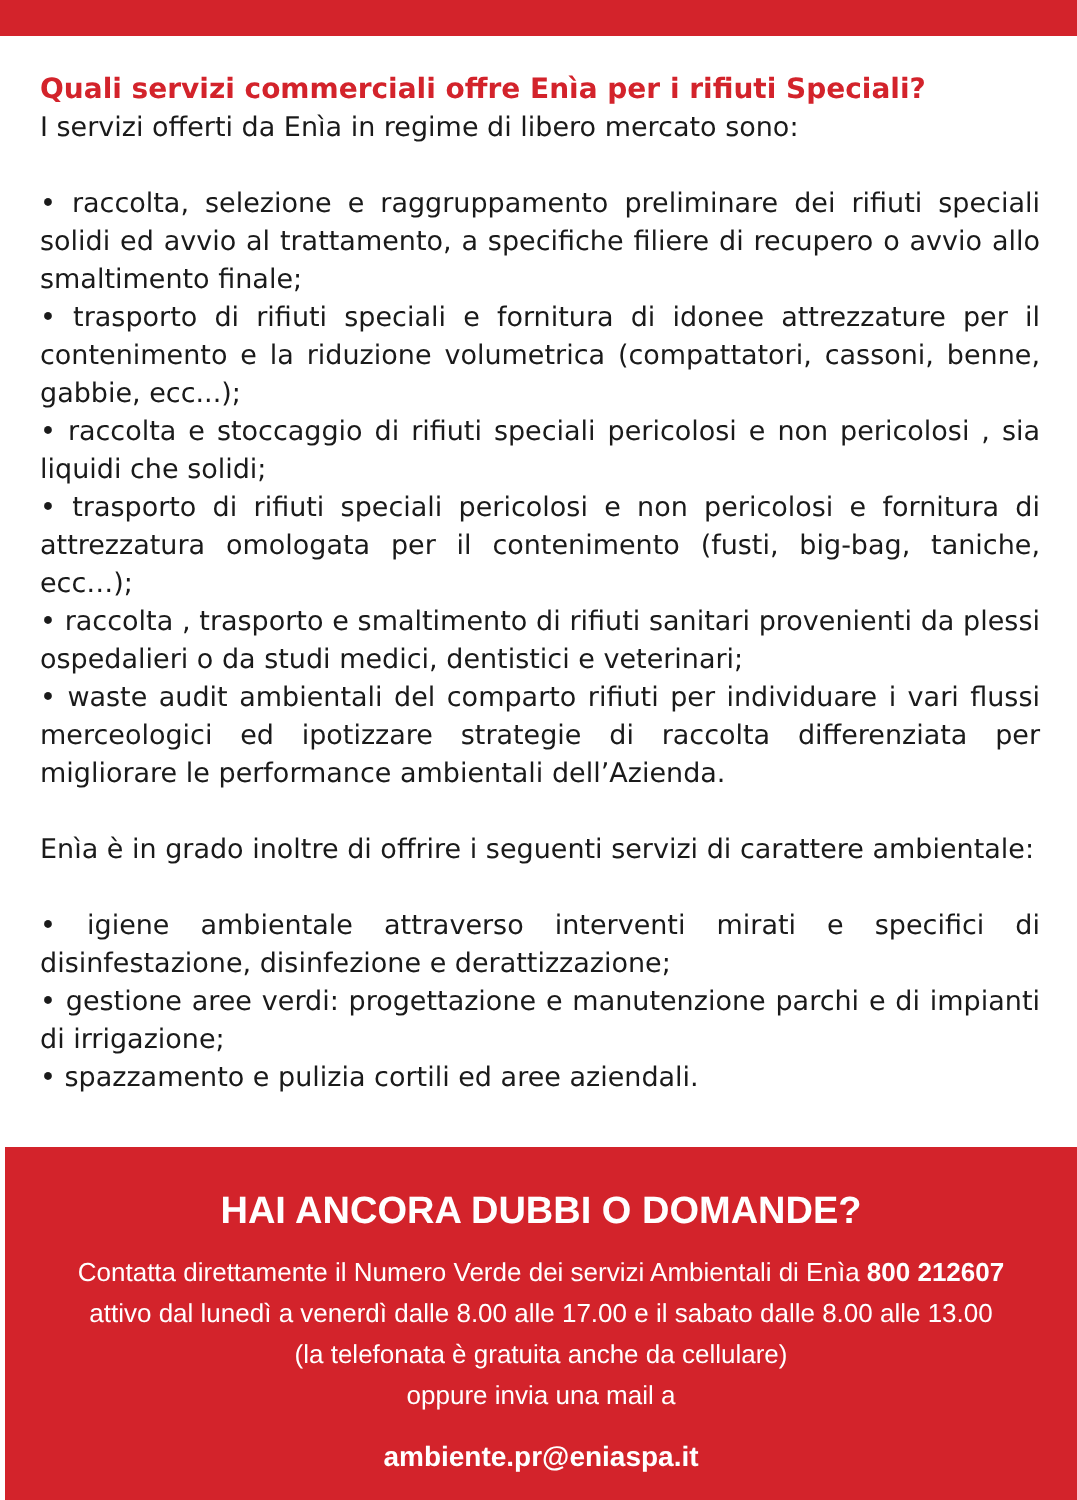Quali servizi commerciali offre Enìa per i rifiuti Speciali?
I servizi offerti da Enìa in regime di libero mercato sono:
• raccolta, selezione e raggruppamento preliminare dei rifiuti speciali solidi ed avvio al trattamento, a specifiche filiere di recupero o avvio allo smaltimento finale;
• trasporto di rifiuti speciali e fornitura di idonee attrezzature per il contenimento e la riduzione volumetrica (compattatori, cassoni, benne, gabbie, ecc...);
• raccolta e stoccaggio di rifiuti speciali pericolosi e non pericolosi , sia liquidi che solidi;
• trasporto di rifiuti speciali pericolosi e non pericolosi e fornitura di attrezzatura omologata per il contenimento (fusti, big-bag, taniche, ecc…);
• raccolta , trasporto e smaltimento di rifiuti sanitari provenienti da plessi ospedalieri o da studi medici, dentistici e veterinari;
• waste audit ambientali del comparto rifiuti per individuare i vari flussi merceologici ed ipotizzare strategie di raccolta differenziata per migliorare le performance ambientali dell’Azienda.
Enìa è in grado inoltre di offrire i seguenti servizi di carattere ambientale:
• igiene ambientale attraverso interventi mirati e specifici di disinfestazione, disinfezione e derattizzazione;
• gestione aree verdi: progettazione e manutenzione parchi e di impianti di irrigazione;
• spazzamento e pulizia cortili ed aree aziendali.
HAI ANCORA DUBBI O DOMANDE?
Contatta direttamente il Numero Verde dei servizi Ambientali di Enìa 800 212607
attivo dal lunedì a venerdì dalle 8.00 alle 17.00 e il sabato dalle 8.00 alle 13.00
(la telefonata è gratuita anche da cellulare)
oppure invia una mail a
ambiente.pr@eniaspa.it